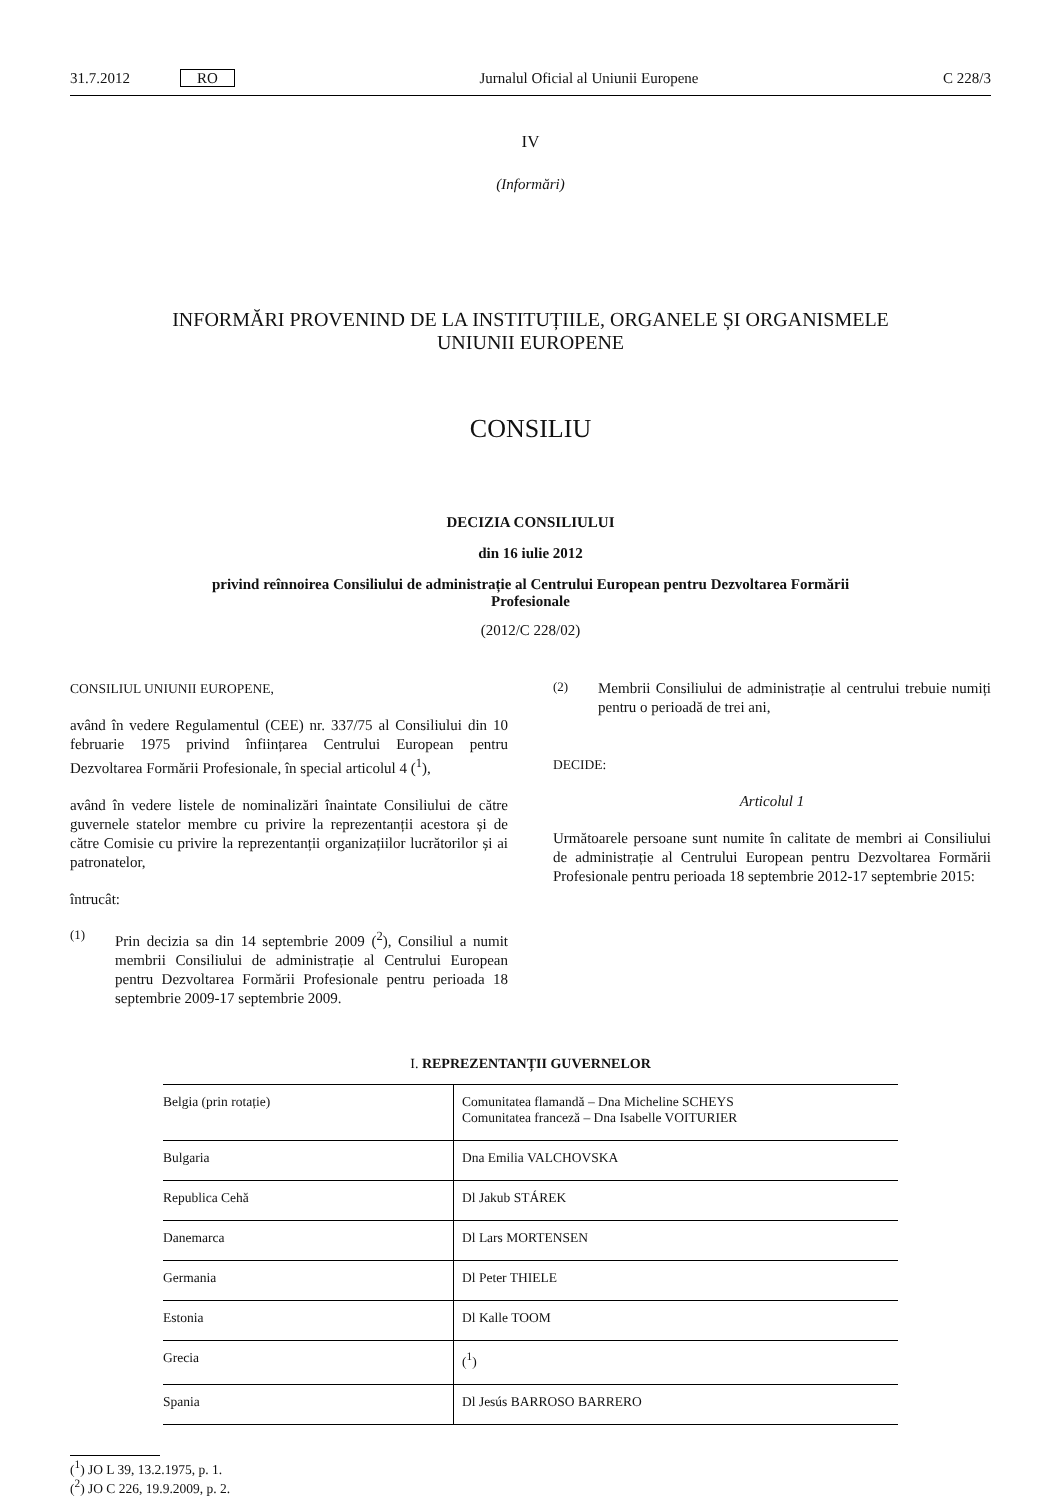31.7.2012 RO Jurnalul Oficial al Uniunii Europene C 228/3
IV
(Informări)
INFORMĂRI PROVENIND DE LA INSTITUȚIILE, ORGANELE ȘI ORGANISMELE
UNIUNII EUROPENE
CONSILIU
DECIZIA CONSILIULUI
din 16 iulie 2012
privind reînnoirea Consiliului de administrație al Centrului European pentru Dezvoltarea Formării
Profesionale
(2012/C 228/02)
CONSILIUL UNIUNII EUROPENE,
având în vedere Regulamentul (CEE) nr. 337/75 al Consiliului din 10 februarie 1975 privind înființarea Centrului European pentru Dezvoltarea Formării Profesionale, în special articolul 4 (<sup>1</sup>),
având în vedere listele de nominalizări înaintate Consiliului de către guvernele statelor membre cu privire la reprezentanții acestora și de către Comisie cu privire la reprezentanții organizațiilor lucrătorilor și ai patronatelor,
întrucât:
(1)
Prin decizia sa din 14 septembrie 2009 (<sup>2</sup>), Consiliul a numit membrii Consiliului de administrație al Centrului European pentru Dezvoltarea Formării Profesionale pentru perioada 18 septembrie 2009-17 septembrie 2009.
(2)
Membrii Consiliului de administrație al centrului trebuie numiți pentru o perioadă de trei ani,
DECIDE:
Articolul 1
Următoarele persoane sunt numite în calitate de membri ai Consiliului de administrație al Centrului European pentru Dezvoltarea Formării Profesionale pentru perioada 18 septembrie 2012-17 septembrie 2015:
I. REPREZENTANȚII GUVERNELOR
| Belgia (prin rotație) | Comunitatea flamandă – Dna Micheline SCHEYS Comunitatea franceză – Dna Isabelle VOITURIER |
| Bulgaria | Dna Emilia VALCHOVSKA |
| Republica Cehă | Dl Jakub STÁREK |
| Danemarca | Dl Lars MORTENSEN |
| Germania | Dl Peter THIELE |
| Estonia | Dl Kalle TOOM |
| Grecia | (<sup>1</sup>) |
| Spania | Dl Jesús BARROSO BARRERO |
(<sup>1</sup>) JO L 39, 13.2.1975, p. 1.
(<sup>2</sup>) JO C 226, 19.9.2009, p. 2.